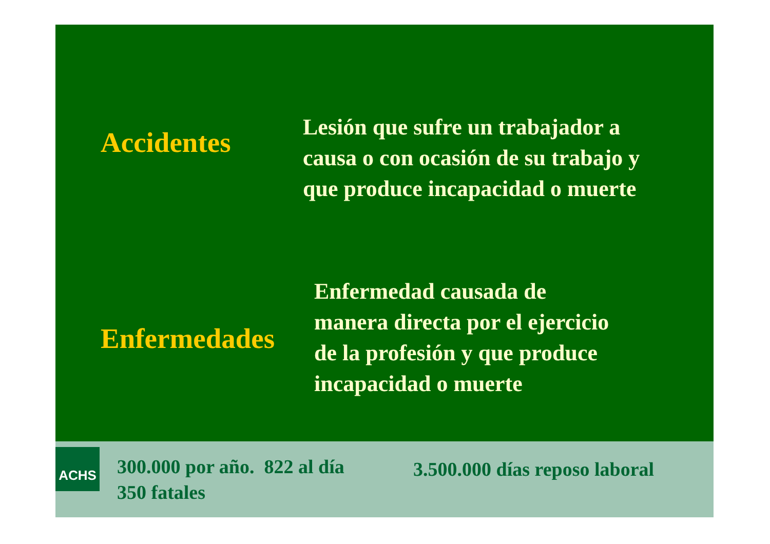Accidentes
Lesión que sufre un trabajador a
causa o con ocasión de su trabajo y
que produce incapacidad o muerte
Enfermedades
Enfermedad causada de
manera directa por el ejercicio
de la profesión y que produce
incapacidad o muerte
ACHS
300.000 por año. 822 al día
350 fatales
3.500.000 días reposo laboral